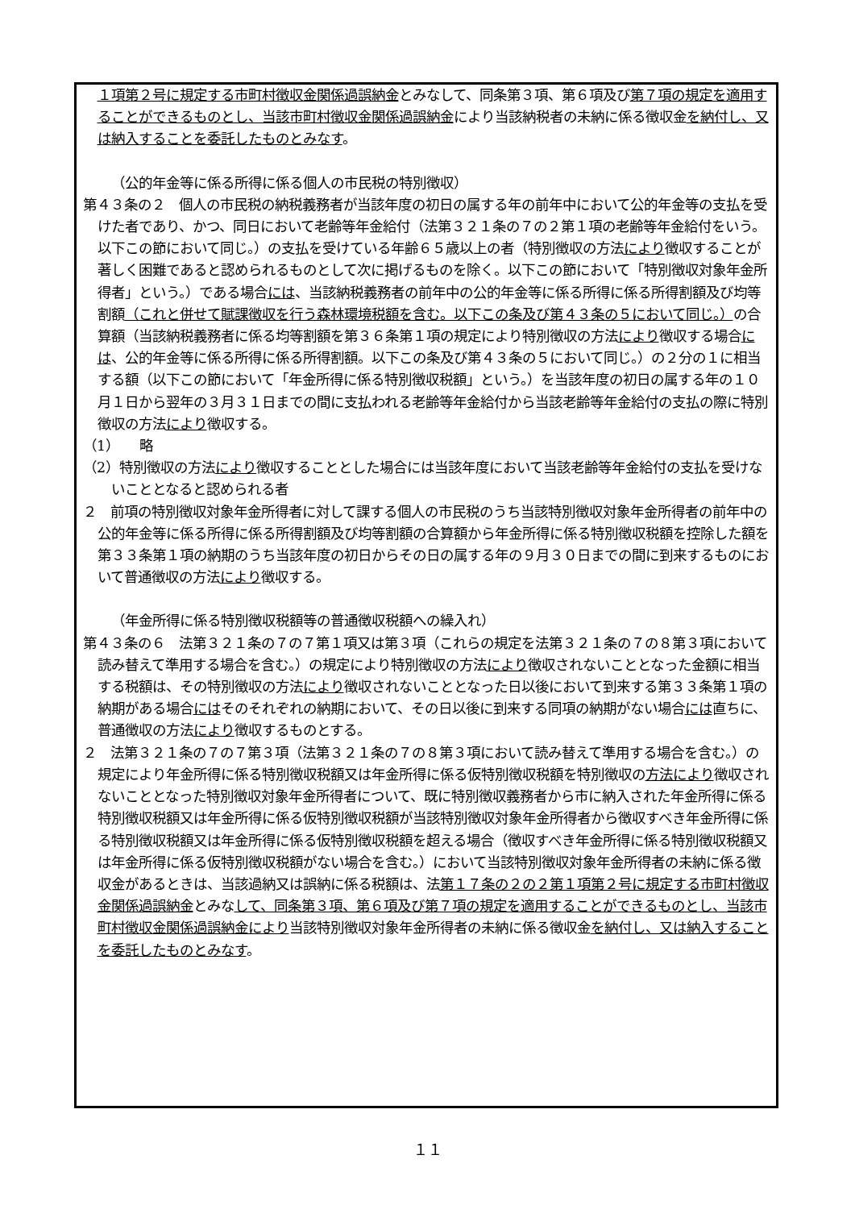１項第２号に規定する市町村徴収金関係過誤納金とみなして、同条第３項、第６項及び第７項の規定を適用することができるものとし、当該市町村徴収金関係過誤納金により当該納税者の未納に係る徴収金を納付し、又は納入することを委託したものとみなす。
（公的年金等に係る所得に係る個人の市民税の特別徴収）
第４３条の２　個人の市民税の納税義務者が当該年度の初日の属する年の前年中において公的年金等の支払を受けた者であり、かつ、同日において老齢等年金給付（法第３２１条の７の２第１項の老齢等年金給付をいう。以下この節において同じ。）の支払を受けている年齢６５歳以上の者（特別徴収の方法により徴収することが著しく困難であると認められるものとして次に掲げるものを除く。以下この節において「特別徴収対象年金所得者」という。）である場合には、当該納税義務者の前年中の公的年金等に係る所得に係る所得割額及び均等割額（これと併せて賦課徴収を行う森林環境税額を含む。以下この条及び第４３条の５において同じ。）の合算額（当該納税義務者に係る均等割額を第３６条第１項の規定により特別徴収の方法により徴収する場合には、公的年金等に係る所得に係る所得割額。以下この条及び第４３条の５において同じ。）の２分の１に相当する額（以下この節において「年金所得に係る特別徴収税額」という。）を当該年度の初日の属する年の１０月１日から翌年の３月３１日までの間に支払われる老齢等年金給付から当該老齢等年金給付の支払の際に特別徴収の方法により徴収する。
（1）　　略
（2）特別徴収の方法により徴収することとした場合には当該年度において当該老齢等年金給付の支払を受けないこととなると認められる者
２　前項の特別徴収対象年金所得者に対して課する個人の市民税のうち当該特別徴収対象年金所得者の前年中の公的年金等に係る所得に係る所得割額及び均等割額の合算額から年金所得に係る特別徴収税額を控除した額を第３３条第１項の納期のうち当該年度の初日からその日の属する年の９月３０日までの間に到来するものにおいて普通徴収の方法により徴収する。
（年金所得に係る特別徴収税額等の普通徴収税額への繰入れ）
第４３条の６　法第３２１条の７の７第１項又は第３項（これらの規定を法第３２１条の７の８第３項において読み替えて準用する場合を含む。）の規定により特別徴収の方法により徴収されないこととなった金額に相当する税額は、その特別徴収の方法により徴収されないこととなった日以後において到来する第３３条第１項の納期がある場合にはそのそれぞれの納期において、その日以後に到来する同項の納期がない場合には直ちに、普通徴収の方法により徴収するものとする。
２　法第３２１条の７の７第３項（法第３２１条の７の８第３項において読み替えて準用する場合を含む。）の規定により年金所得に係る特別徴収税額又は年金所得に係る仮特別徴収税額を特別徴収の方法により徴収されないこととなった特別徴収対象年金所得者について、既に特別徴収義務者から市に納入された年金所得に係る特別徴収税額又は年金所得に係る仮特別徴収税額が当該特別徴収対象年金所得者から徴収すべき年金所得に係る特別徴収税額又は年金所得に係る仮特別徴収税額を超える場合（徴収すべき年金所得に係る特別徴収税額又は年金所得に係る仮特別徴収税額がない場合を含む。）において当該特別徴収対象年金所得者の未納に係る徴収金があるときは、当該過納又は誤納に係る税額は、法第１７条の２の２第１項第２号に規定する市町村徴収金関係過誤納金とみなして、同条第３項、第６項及び第７項の規定を適用することができるものとし、当該市町村徴収金関係過誤納金により当該特別徴収対象年金所得者の未納に係る徴収金を納付し、又は納入することを委託したものとみなす。
１１